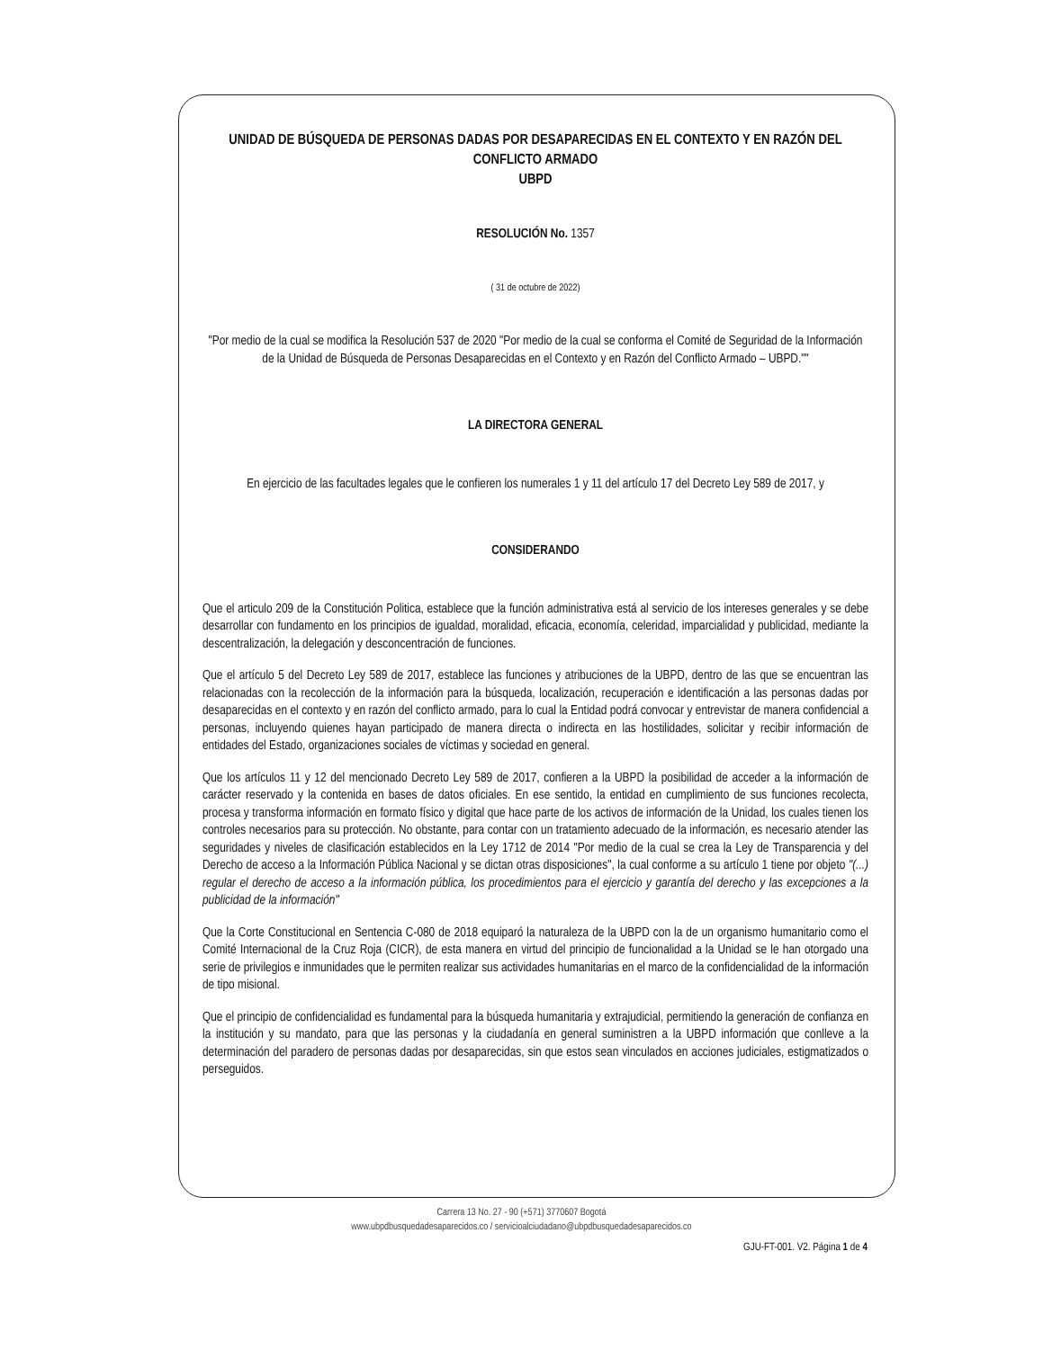UNIDAD DE BÚSQUEDA DE PERSONAS DADAS POR DESAPARECIDAS EN EL CONTEXTO Y EN RAZÓN DEL CONFLICTO ARMADO
UBPD
RESOLUCIÓN No. 1357
( 31 de octubre de 2022)
"Por medio de la cual se modifica la Resolución 537 de 2020 "Por medio de la cual se conforma el Comité de Seguridad de la Información de la Unidad de Búsqueda de Personas Desaparecidas en el Contexto y en Razón del Conflicto Armado – UBPD.""
LA DIRECTORA GENERAL
En ejercicio de las facultades legales que le confieren los numerales 1 y 11 del artículo 17 del Decreto Ley 589 de 2017, y
CONSIDERANDO
Que el articulo 209 de la Constitución Politica, establece que la función administrativa está al servicio de los intereses generales y se debe desarrollar con fundamento en los principios de igualdad, moralidad, eficacia, economía, celeridad, imparcialidad y publicidad, mediante la descentralización, la delegación y desconcentración de funciones.
Que el artículo 5 del Decreto Ley 589 de 2017, establece las funciones y atribuciones de la UBPD, dentro de las que se encuentran las relacionadas con la recolección de la información para la búsqueda, localización, recuperación e identificación a las personas dadas por desaparecidas en el contexto y en razón del conflicto armado, para lo cual la Entidad podrá convocar y entrevistar de manera confidencial a personas, incluyendo quienes hayan participado de manera directa o indirecta en las hostilidades, solicitar y recibir información de entidades del Estado, organizaciones sociales de víctimas y sociedad en general.
Que los artículos 11 y 12 del mencionado Decreto Ley 589 de 2017, confieren a la UBPD la posibilidad de acceder a la información de carácter reservado y la contenida en bases de datos oficiales. En ese sentido, la entidad en cumplimiento de sus funciones recolecta, procesa y transforma información en formato físico y digital que hace parte de los activos de información de la Unidad, los cuales tienen los controles necesarios para su protección. No obstante, para contar con un tratamiento adecuado de la información, es necesario atender las seguridades y niveles de clasificación establecidos en la Ley 1712 de 2014 "Por medio de la cual se crea la Ley de Transparencia y del Derecho de acceso a la Información Pública Nacional y se dictan otras disposiciones", la cual conforme a su artículo 1 tiene por objeto "(...) regular el derecho de acceso a la información pública, los procedimientos para el ejercicio y garantía del derecho y las excepciones a la publicidad de la información"
Que la Corte Constitucional en Sentencia C-080 de 2018 equiparó la naturaleza de la UBPD con la de un organismo humanitario como el Comité Internacional de la Cruz Roja (CICR), de esta manera en virtud del principio de funcionalidad a la Unidad se le han otorgado una serie de privilegios e inmunidades que le permiten realizar sus actividades humanitarias en el marco de la confidencialidad de la información de tipo misional.
Que el principio de confidencialidad es fundamental para la búsqueda humanitaria y extrajudicial, permitiendo la generación de confianza en la institución y su mandato, para que las personas y la ciudadanía en general suministren a la UBPD información que conlleve a la determinación del paradero de personas dadas por desaparecidas, sin que estos sean vinculados en acciones judiciales, estigmatizados o perseguidos.
Carrera 13 No. 27 - 90 (+571) 3770607 Bogotá
www.ubpdbusquedadesaparecidos.co / servicioalciudadano@ubpdbusquedadesaparecidos.co
GJU-FT-001. V2. Página 1 de 4